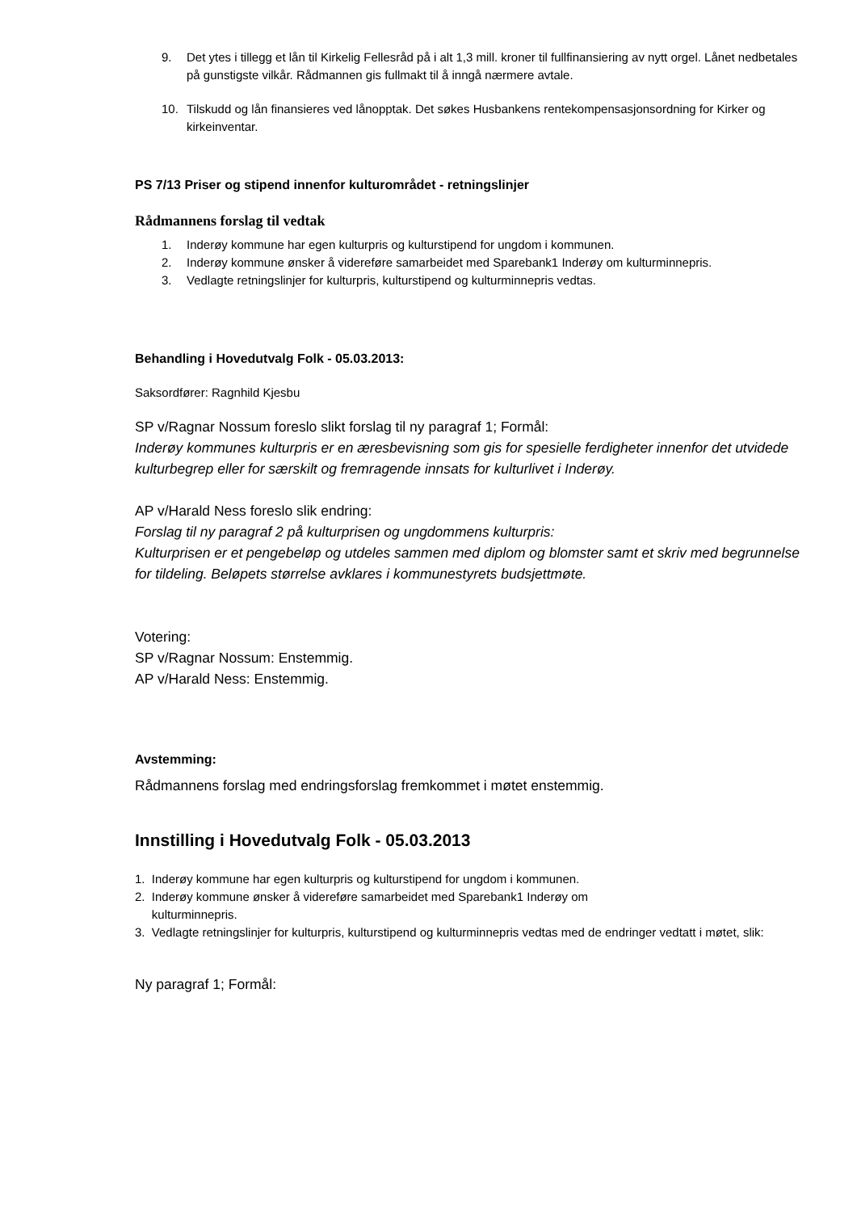9. Det ytes i tillegg et lån til Kirkelig Fellesråd på i alt 1,3 mill. kroner til fullfinansiering av nytt orgel. Lånet nedbetales på gunstigste vilkår. Rådmannen gis fullmakt til å inngå nærmere avtale.
10. Tilskudd og lån finansieres ved lånopptak. Det søkes Husbankens rentekompensasjonsordning for Kirker og kirkeinventar.
PS 7/13 Priser og stipend innenfor kulturområdet - retningslinjer
Rådmannens forslag til vedtak
1. Inderøy kommune har egen kulturpris og kulturstipend for ungdom i kommunen.
2. Inderøy kommune ønsker å videreføre samarbeidet med Sparebank1 Inderøy om kulturminnepris.
3. Vedlagte retningslinjer for kulturpris, kulturstipend og kulturminnepris vedtas.
Behandling i Hovedutvalg Folk - 05.03.2013:
Saksordfører: Ragnhild Kjesbu
SP v/Ragnar Nossum foreslo slikt forslag til ny paragraf 1; Formål:
Inderøy kommunes kulturpris er en æresbevisning som gis for spesielle ferdigheter innenfor det utvidede kulturbegrep eller for særskilt og fremragende innsats for kulturlivet i Inderøy.
AP v/Harald Ness foreslo slik endring:
Forslag til ny paragraf 2 på kulturprisen og ungdommens kulturpris:
Kulturprisen er et pengebeløp og utdeles sammen med diplom og blomster samt et skriv med begrunnelse for tildeling. Beløpets størrelse avklares i kommunestyrets budsjettmøte.
Votering:
SP v/Ragnar Nossum: Enstemmig.
AP v/Harald Ness: Enstemmig.
Avstemming:
Rådmannens forslag med endringsforslag fremkommet i møtet enstemmig.
Innstilling i Hovedutvalg Folk - 05.03.2013
1. Inderøy kommune har egen kulturpris og kulturstipend for ungdom i kommunen.
2. Inderøy kommune ønsker å videreføre samarbeidet med Sparebank1 Inderøy om
kulturminnepris.
3. Vedlagte retningslinjer for kulturpris, kulturstipend og kulturminnepris vedtas med de endringer vedtatt i møtet, slik:
Ny paragraf 1; Formål: